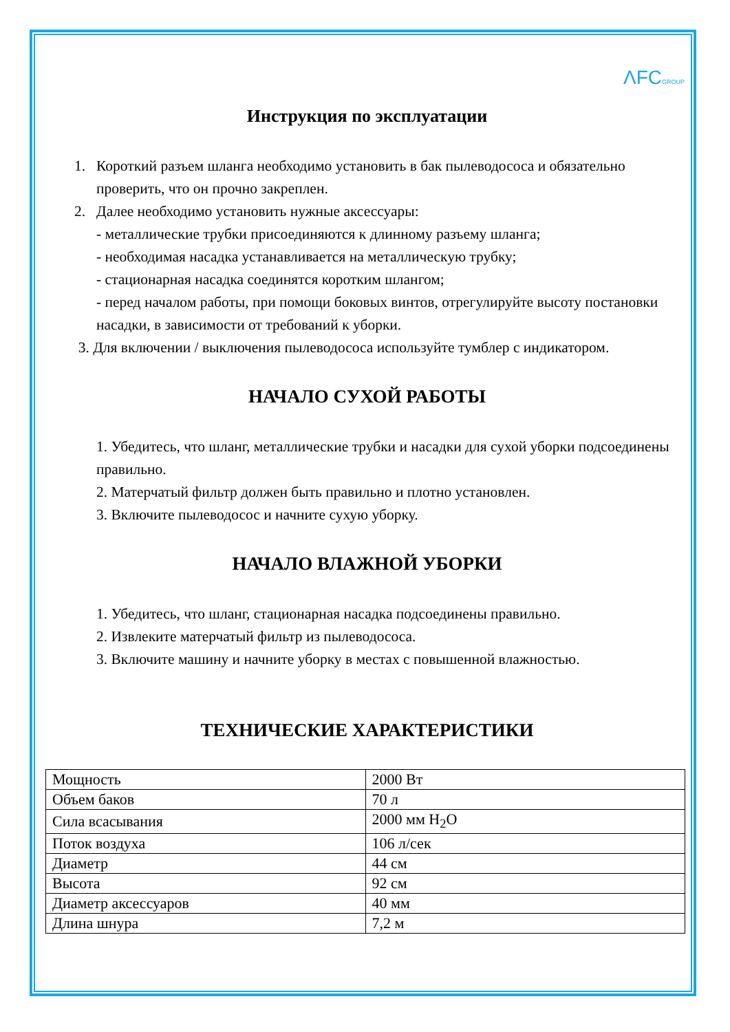ΛFCGROUP
Инструкция по эксплуатации
1. Короткий разъем шланга необходимо установить в бак пылеводососа и обязательно проверить, что он прочно закреплен.
2. Далее необходимо установить нужные аксессуары:
- металлические трубки присоединяются к длинному разъему шланга;
- необходимая насадка устанавливается на металлическую трубку;
- стационарная насадка соединятся коротким шлангом;
- перед началом работы, при помощи боковых винтов, отрегулируйте высоту постановки насадки, в зависимости от требований к уборки.
3. Для включении / выключения пылеводососа используйте тумблер с индикатором.
НАЧАЛО СУХОЙ РАБОТЫ
1. Убедитесь, что шланг, металлические трубки и насадки для сухой уборки подсоединены правильно.
2. Матерчатый фильтр должен быть правильно и плотно установлен.
3. Включите пылеводосос и начните сухую уборку.
НАЧАЛО ВЛАЖНОЙ УБОРКИ
1. Убедитесь, что шланг, стационарная насадка подсоединены правильно.
2. Извлеките матерчатый фильтр из пылеводососа.
3. Включите машину и начните уборку в местах с повышенной влажностью.
ТЕХНИЧЕСКИЕ ХАРАКТЕРИСТИКИ
| Мощность | 2000 Вт |
| Объем баков | 70 л |
| Сила всасывания | 2000 мм H<sub>2</sub>O |
| Поток воздуха | 106 л/сек |
| Диаметр | 44 см |
| Высота | 92 см |
| Диаметр аксессуаров | 40 мм |
| Длина шнура | 7,2 м |